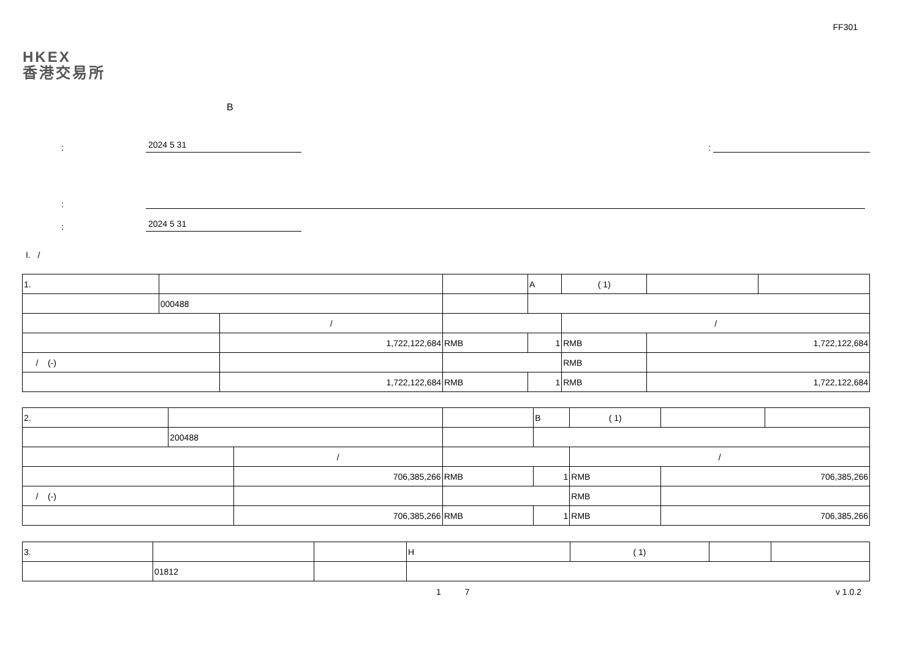FF301
HKEX
香港交易所
B
: 2024 5 31:
:
: 2024 5 31
I. /
| 1. | | | | | A | ( 1) | | | |
| | 000488 | | | | | | | | |
| | | / | | | | / | | | |
| | | 1,722,122,684 | | RMB | 1 | RMB | 1,722,122,684 | | |
| / (-) | | | | | | RMB | | | |
| | | 1,722,122,684 | | RMB | 1 | RMB | 1,722,122,684 | | |
| 2. | | | | | B | ( 1) | | | |
| | 200488 | | | | | | | | |
| | | / | | | | / | | | |
| | | 706,385,266 | | RMB | 1 | RMB | 706,385,266 | | |
| / (-) | | | | | | RMB | | | |
| | | 706,385,266 | | RMB | 1 | RMB | 706,385,266 | | |
| 3. | | | H | ( 1) | | |
| | 01812 | | | | | |
1 7 v 1.0.2